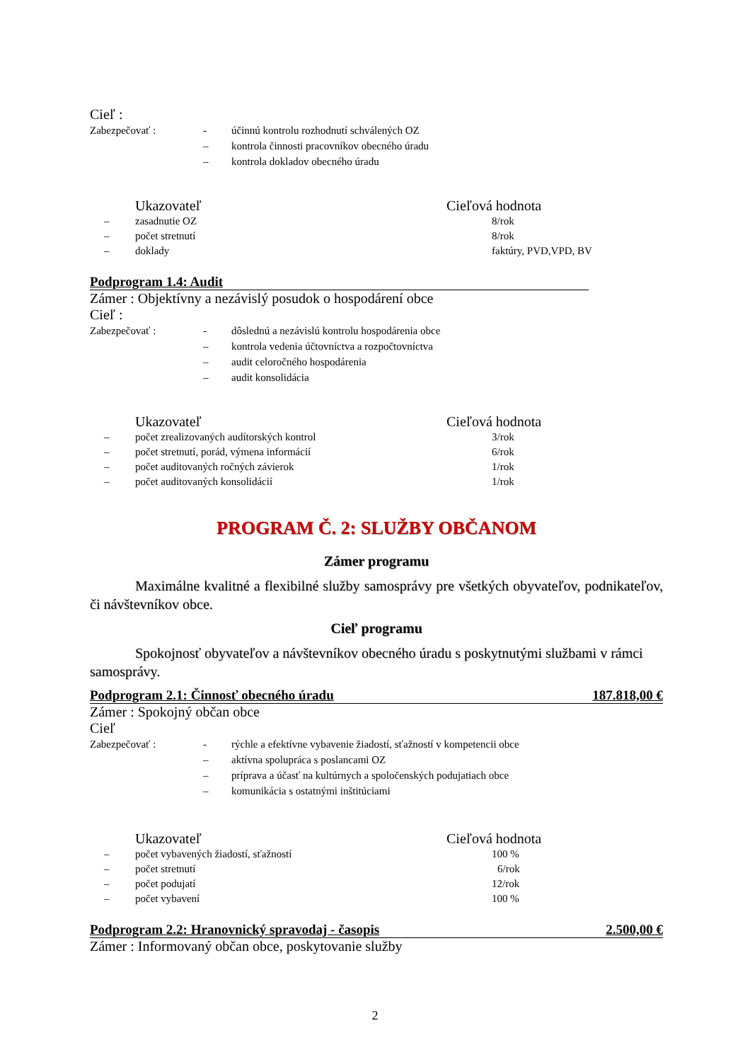Cieľ :
Zabezpečovať : - účinnú kontrolu rozhodnutí schválených OZ
– kontrola činnosti pracovníkov obecného úradu
– kontrola dokladov obecného úradu
| | Ukazovateľ | Cieľová hodnota |
| --- | --- | --- |
| – | zasadnutie OZ | 8/rok |
| – | počet stretnutí | 8/rok |
| – | doklady | faktúry, PVD,VPD, BV |
Podprogram 1.4: Audit
Zámer : Objektívny a nezávislý posudok o hospodárení obce
Cieľ :
Zabezpečovať : - dôslednú a nezávislú kontrolu hospodárenia obce
– kontrola vedenia účtovníctva a rozpočtovníctva
– audit celoročného hospodárenia
– audit konsolidácia
| | Ukazovateľ | Cieľová hodnota |
| --- | --- | --- |
| – | počet zrealizovaných audítorských kontrol | 3/rok |
| – | počet stretnutí, porád, výmena informácií | 6/rok |
| – | počet auditovaných ročných závierok | 1/rok |
| – | počet auditovaných konsolidácií | 1/rok |
PROGRAM Č. 2: SLUŽBY OBČANOM
Zámer programu
Maximálne kvalitné a flexibilné služby samosprávy pre všetkých obyvateľov, podnikateľov, či návštevníkov obce.
Cieľ programu
Spokojnosť obyvateľov a návštevníkov obecného úradu s poskytnutými službami v rámci samosprávy.
Podprogram 2.1: Činnosť obecného úradu 187.818,00 €
Zámer : Spokojný občan obce
Cieľ
Zabezpečovať : - rýchle a efektívne vybavenie žiadostí, sťažností v kompetencii obce
– aktívna spolupráca s poslancami OZ
– príprava a účasť na kultúrnych a spoločenských podujatiach obce
– komunikácia s ostatnými inštitúciami
| | Ukazovateľ | Cieľová hodnota |
| --- | --- | --- |
| – | počet vybavených žiadostí, sťažností | 100 % |
| – | počet stretnutí | 6/rok |
| – | počet podujatí | 12/rok |
| – | počet vybavení | 100 % |
Podprogram 2.2: Hranovnický spravodaj - časopis 2.500,00 €
Zámer : Informovaný občan obce, poskytovanie služby
2